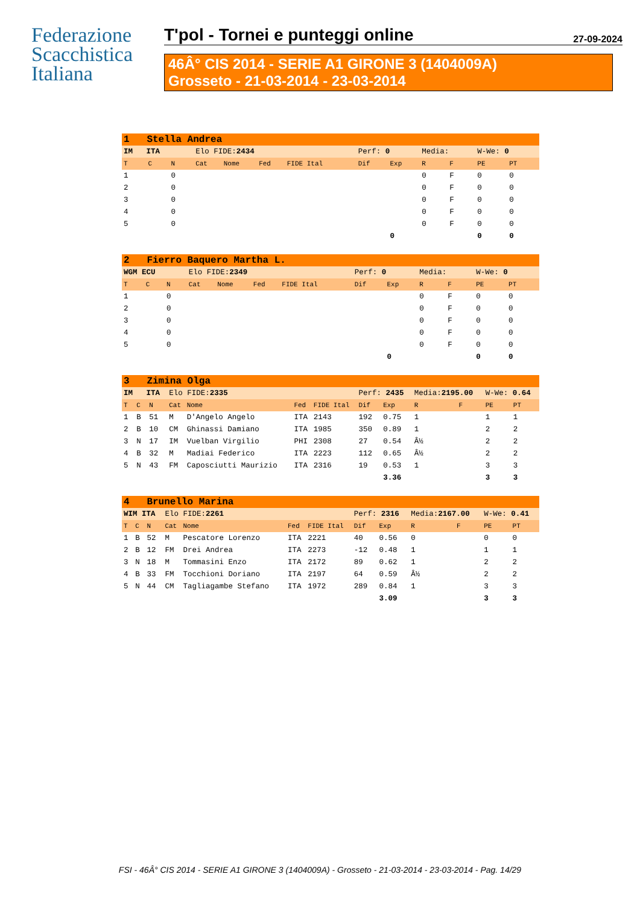Federazione
Scacchistica
Italiana
T'pol - Tornei e punteggi online 27-09-2024
46Â° CIS 2014 - SERIE A1 GIRONE 3 (1404009A)
Grosseto - 21-03-2014 - 23-03-2014
| 1 Stella Andrea | | | | | | | | | | | | |
| IM ITA | | | Elo FIDE: 2434 | | | | Perf: 0 | | Media: | | W-We: 0 | |
| T | C | N | Cat | Nome | Fed | FIDE Ital | Dif | Exp | R | F | PE | PT |
| 1 | | 0 | | | | | | | 0 | F | 0 | 0 |
| 2 | | 0 | | | | | | | 0 | F | 0 | 0 |
| 3 | | 0 | | | | | | | 0 | F | 0 | 0 |
| 4 | | 0 | | | | | | | 0 | F | 0 | 0 |
| 5 | | 0 | | | | | | | 0 | F | 0 | 0 |
| | | | | | | | | 0 | | | 0 | 0 |
| 2 Fierro Baquero Martha L. | | | | | | | | | | | | |
| WGM ECU | | | Elo FIDE: 2349 | | | | Perf: 0 | | Media: | | W-We: 0 | |
| T | C | N | Cat | Nome | Fed | FIDE Ital | Dif | Exp | R | F | PE | PT |
| 1 | | 0 | | | | | | | 0 | F | 0 | 0 |
| 2 | | 0 | | | | | | | 0 | F | 0 | 0 |
| 3 | | 0 | | | | | | | 0 | F | 0 | 0 |
| 4 | | 0 | | | | | | | 0 | F | 0 | 0 |
| 5 | | 0 | | | | | | | 0 | F | 0 | 0 |
| | | | | | | | | 0 | | | 0 | 0 |
| 3 Zimina Olga | | | | | | | | | | | | |
| IM ITA | | | Elo FIDE: 2335 | | | | Perf: 2435 | | Media: 2195.00 | | W-We: 0.64 | |
| T | C | N | Cat | Nome | Fed | FIDE Ital | Dif | Exp | R | F | PE | PT |
| 1 | B | 51 | M | D'Angelo Angelo | ITA | 2143 | 192 | 0.75 | 1 | | 1 | 1 |
| 2 | B | 10 | CM | Ghinassi Damiano | ITA | 1985 | 350 | 0.89 | 1 | | 2 | 2 |
| 3 | N | 17 | IM | Vuelban Virgilio | PHI | 2308 | 27 | 0.54 | Â½ | | 2 | 2 |
| 4 | B | 32 | M | Madiai Federico | ITA | 2223 | 112 | 0.65 | Â½ | | 2 | 2 |
| 5 | N | 43 | FM | Caposciutti Maurizio | ITA | 2316 | 19 | 0.53 | 1 | | 3 | 3 |
| | | | | | | | | 3.36 | | | 3 | 3 |
| 4 Brunello Marina | | | | | | | | | | | | |
| WIM ITA | | | Elo FIDE: 2261 | | | | Perf: 2316 | | Media: 2167.00 | | W-We: 0.41 | |
| T | C | N | Cat | Nome | Fed | FIDE Ital | Dif | Exp | R | F | PE | PT |
| 1 | B | 52 | M | Pescatore Lorenzo | ITA | 2221 | 40 | 0.56 | 0 | | 0 | 0 |
| 2 | B | 12 | FM | Drei Andrea | ITA | 2273 | -12 | 0.48 | 1 | | 1 | 1 |
| 3 | N | 18 | M | Tommasini Enzo | ITA | 2172 | 89 | 0.62 | 1 | | 2 | 2 |
| 4 | B | 33 | FM | Tocchioni Doriano | ITA | 2197 | 64 | 0.59 | Â½ | | 2 | 2 |
| 5 | N | 44 | CM | Tagliagambe Stefano | ITA | 1972 | 289 | 0.84 | 1 | | 3 | 3 |
| | | | | | | | | 3.09 | | | 3 | 3 |
FSI - 46Â° CIS 2014 - SERIE A1 GIRONE 3 (1404009A) - Grosseto - 21-03-2014 - 23-03-2014 - Pag. 14/29